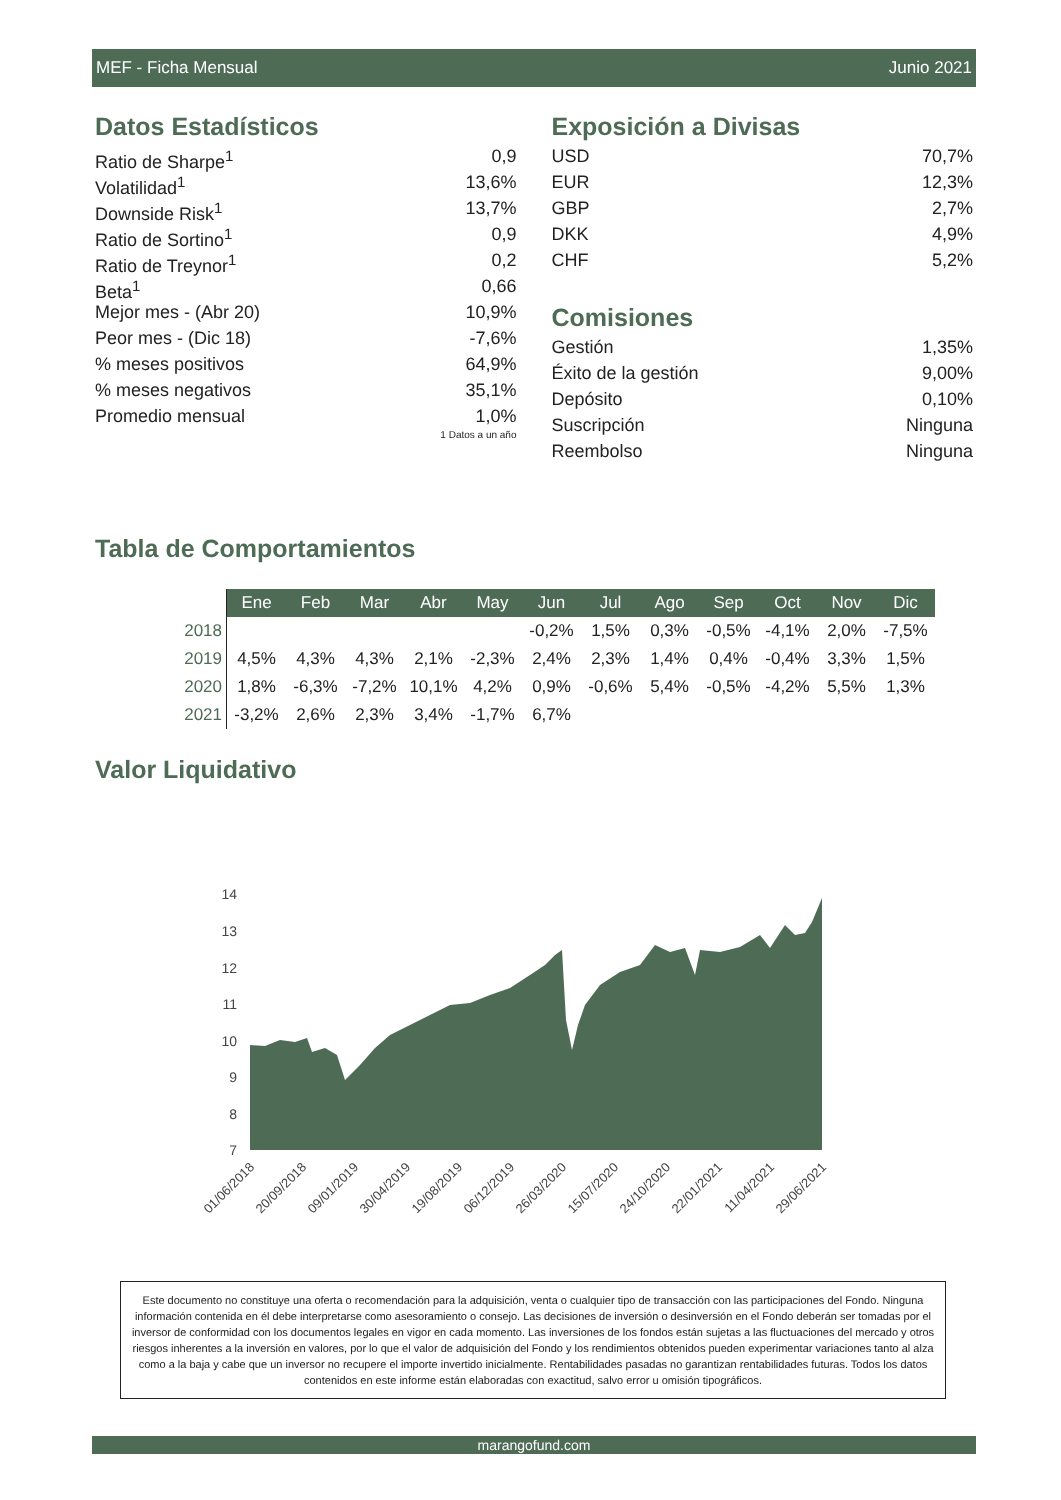MEF - Ficha Mensual Junio 2021
Datos Estadísticos
Ratio de Sharpe<sup>1</sup> 0,9
Volatilidad<sup>1</sup> 13,6%
Downside Risk<sup>1</sup> 13,7%
Ratio de Sortino<sup>1</sup> 0,9
Ratio de Treynor<sup>1</sup> 0,2
Beta<sup>1</sup> 0,66
Mejor mes - (Abr 20) 10,9%
Peor mes - (Dic 18) -7,6%
% meses positivos 64,9%
% meses negativos 35,1%
Promedio mensual 1,0%
1 Datos a un año
Exposición a Divisas
USD 70,7%
EUR 12,3%
GBP 2,7%
DKK 4,9%
CHF 5,2%
Comisiones
Gestión 1,35%
Éxito de la gestión 9,00%
Depósito 0,10%
Suscripción Ninguna
Reembolso Ninguna
Tabla de Comportamientos
| | Ene | Feb | Mar | Abr | May | Jun | Jul | Ago | Sep | Oct | Nov | Dic |
| 2018 | | | | | | -0,2% | 1,5% | 0,3% | -0,5% | -4,1% | 2,0% | -7,5% |
| 2019 | 4,5% | 4,3% | 4,3% | 2,1% | -2,3% | 2,4% | 2,3% | 1,4% | 0,4% | -0,4% | 3,3% | 1,5% |
| 2020 | 1,8% | -6,3% | -7,2% | 10,1% | 4,2% | 0,9% | -0,6% | 5,4% | -0,5% | -4,2% | 5,5% | 1,3% |
| 2021 | -3,2% | 2,6% | 2,3% | 3,4% | -1,7% | 6,7% | | | | | | |
Valor Liquidativo
14
13
12
11
10
9
8
7
01/06/2018
20/09/2018
09/01/2019
30/04/2019
19/08/2019
06/12/2019
26/03/2020
15/07/2020
24/10/2020
22/01/2021
11/04/2021
29/06/2021
Este documento no constituye una oferta o recomendación para la adquisición, venta o cualquier tipo de transacción con las participaciones del Fondo. Ninguna información contenida en él debe interpretarse como asesoramiento o consejo. Las decisiones de inversión o desinversión en el Fondo deberán ser tomadas por el inversor de conformidad con los documentos legales en vigor en cada momento. Las inversiones de los fondos están sujetas a las fluctuaciones del mercado y otros riesgos inherentes a la inversión en valores, por lo que el valor de adquisición del Fondo y los rendimientos obtenidos pueden experimentar variaciones tanto al alza como a la baja y cabe que un inversor no recupere el importe invertido inicialmente. Rentabilidades pasadas no garantizan rentabilidades futuras. Todos los datos contenidos en este informe están elaboradas con exactitud, salvo error u omisión tipográficos.
marangofund.com